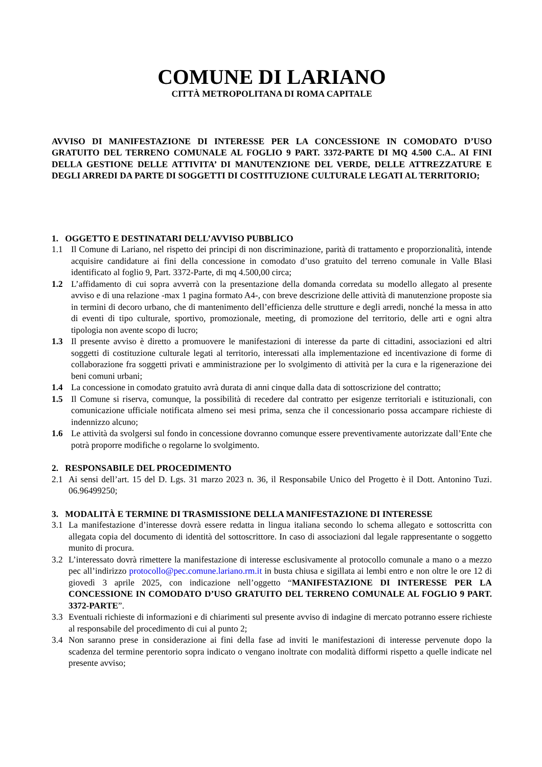COMUNE DI LARIANO
CITTÀ METROPOLITANA DI ROMA CAPITALE
AVVISO DI MANIFESTAZIONE DI INTERESSE PER LA CONCESSIONE IN COMODATO D’USO GRATUITO DEL TERRENO COMUNALE AL FOGLIO 9 PART. 3372-PARTE DI MQ 4.500 C.A.. AI FINI DELLA GESTIONE DELLE ATTIVITA’ DI MANUTENZIONE DEL VERDE, DELLE ATTREZZATURE E DEGLI ARREDI DA PARTE DI SOGGETTI DI COSTITUZIONE CULTURALE LEGATI AL TERRITORIO;
1. OGGETTO E DESTINATARI DELL’AVVISO PUBBLICO
1.1 Il Comune di Lariano, nel rispetto dei principi di non discriminazione, parità di trattamento e proporzionalità, intende acquisire candidature ai fini della concessione in comodato d’uso gratuito del terreno comunale in Valle Blasi identificato al foglio 9, Part. 3372-Parte, di mq 4.500,00 circa;
1.2 L’affidamento di cui sopra avverrà con la presentazione della domanda corredata su modello allegato al presente avviso e di una relazione -max 1 pagina formato A4-, con breve descrizione delle attività di manutenzione proposte sia in termini di decoro urbano, che di mantenimento dell’efficienza delle strutture e degli arredi, nonché la messa in atto di eventi di tipo culturale, sportivo, promozionale, meeting, di promozione del territorio, delle arti e ogni altra tipologia non avente scopo di lucro;
1.3 Il presente avviso è diretto a promuovere le manifestazioni di interesse da parte di cittadini, associazioni ed altri soggetti di costituzione culturale legati al territorio, interessati alla implementazione ed incentivazione di forme di collaborazione fra soggetti privati e amministrazione per lo svolgimento di attività per la cura e la rigenerazione dei beni comuni urbani;
1.4 La concessione in comodato gratuito avrà durata di anni cinque dalla data di sottoscrizione del contratto;
1.5 Il Comune si riserva, comunque, la possibilità di recedere dal contratto per esigenze territoriali e istituzionali, con comunicazione ufficiale notificata almeno sei mesi prima, senza che il concessionario possa accampare richieste di indennizzo alcuno;
1.6 Le attività da svolgersi sul fondo in concessione dovranno comunque essere preventivamente autorizzate dall’Ente che potrà proporre modifiche o regolarne lo svolgimento.
2. RESPONSABILE DEL PROCEDIMENTO
2.1 Ai sensi dell’art. 15 del D. Lgs. 31 marzo 2023 n. 36, il Responsabile Unico del Progetto è il Dott. Antonino Tuzi. 06.96499250;
3. MODALITÀ E TERMINE DI TRASMISSIONE DELLA MANIFESTAZIONE DI INTERESSE
3.1 La manifestazione d’interesse dovrà essere redatta in lingua italiana secondo lo schema allegato e sottoscritta con allegata copia del documento di identità del sottoscrittore. In caso di associazioni dal legale rappresentante o soggetto munito di procura.
3.2 L’interessato dovrà rimettere la manifestazione di interesse esclusivamente al protocollo comunale a mano o a mezzo pec all’indirizzo protocollo@pec.comune.lariano.rm.it in busta chiusa e sigillata ai lembi entro e non oltre le ore 12 di giovedì 3 aprile 2025, con indicazione nell’oggetto “MANIFESTAZIONE DI INTERESSE PER LA CONCESSIONE IN COMODATO D’USO GRATUITO DEL TERRENO COMUNALE AL FOGLIO 9 PART. 3372-PARTE”.
3.3 Eventuali richieste di informazioni e di chiarimenti sul presente avviso di indagine di mercato potranno essere richieste al responsabile del procedimento di cui al punto 2;
3.4 Non saranno prese in considerazione ai fini della fase ad inviti le manifestazioni di interesse pervenute dopo la scadenza del termine perentorio sopra indicato o vengano inoltrate con modalità difformi rispetto a quelle indicate nel presente avviso;